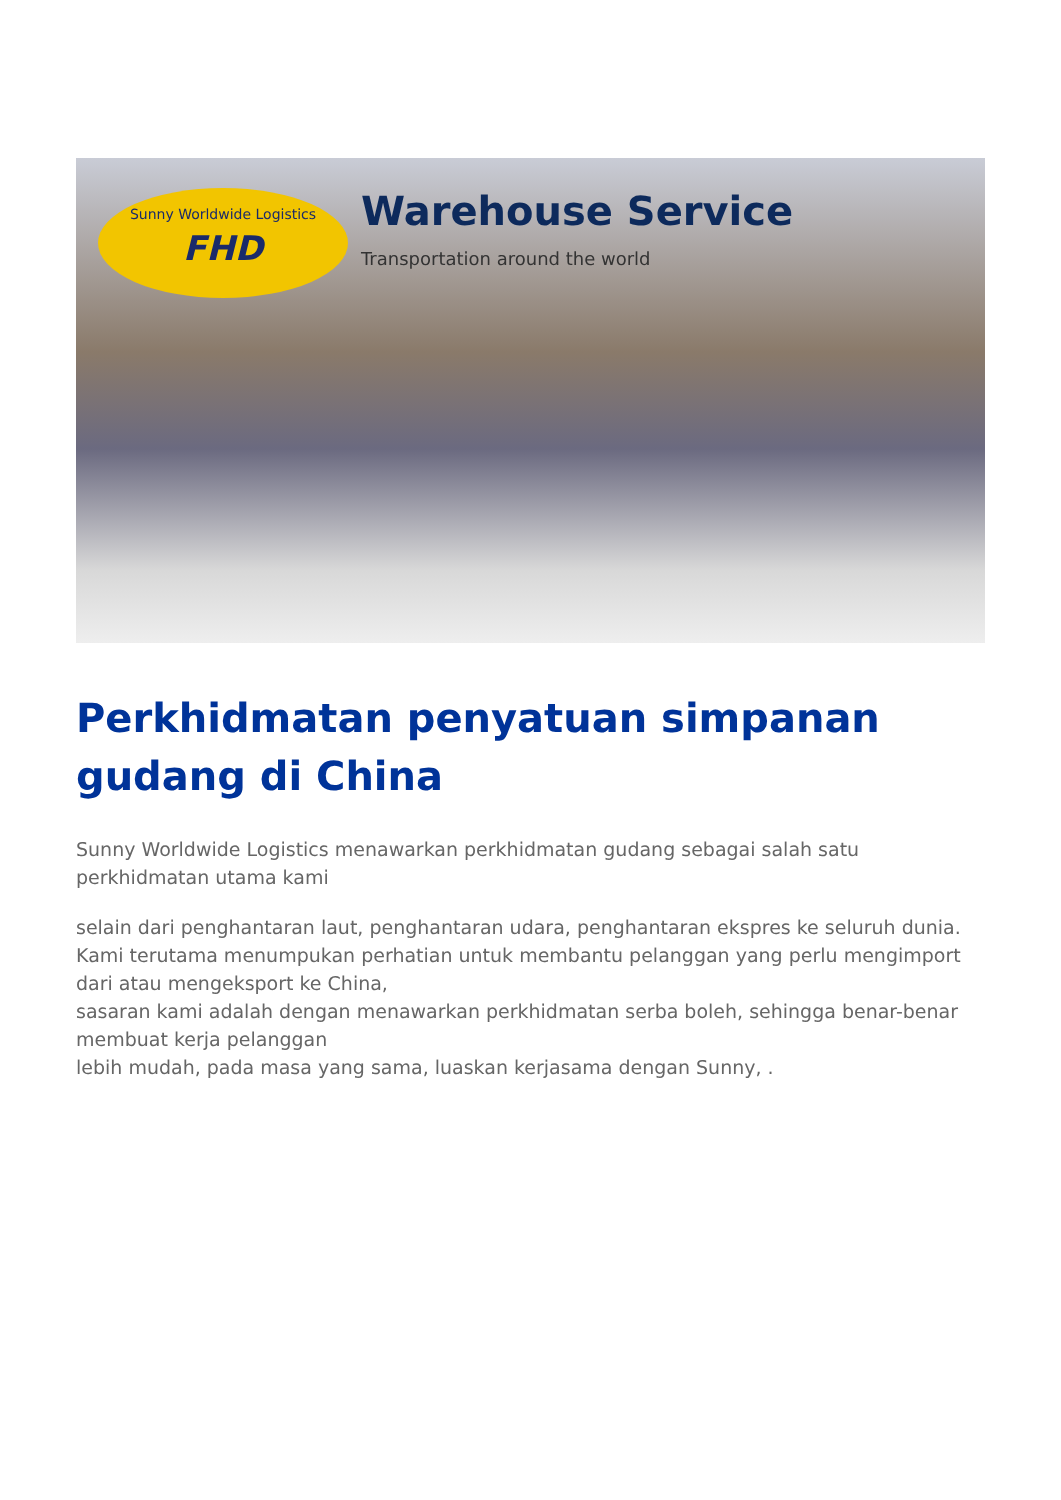Sunny Worldwide Logistics
FHD
Warehouse Service
Transportation around the world
Perkhidmatan penyatuan simpanan gudang di China
Sunny Worldwide Logistics menawarkan perkhidmatan gudang sebagai salah satu
perkhidmatan utama kami
selain dari penghantaran laut, penghantaran udara, penghantaran ekspres ke seluruh dunia.
Kami terutama menumpukan perhatian untuk membantu pelanggan yang perlu mengimport dari atau mengeksport ke China,
sasaran kami adalah dengan menawarkan perkhidmatan serba boleh, sehingga benar-benar membuat kerja pelanggan
lebih mudah, pada masa yang sama, luaskan kerjasama dengan Sunny, .